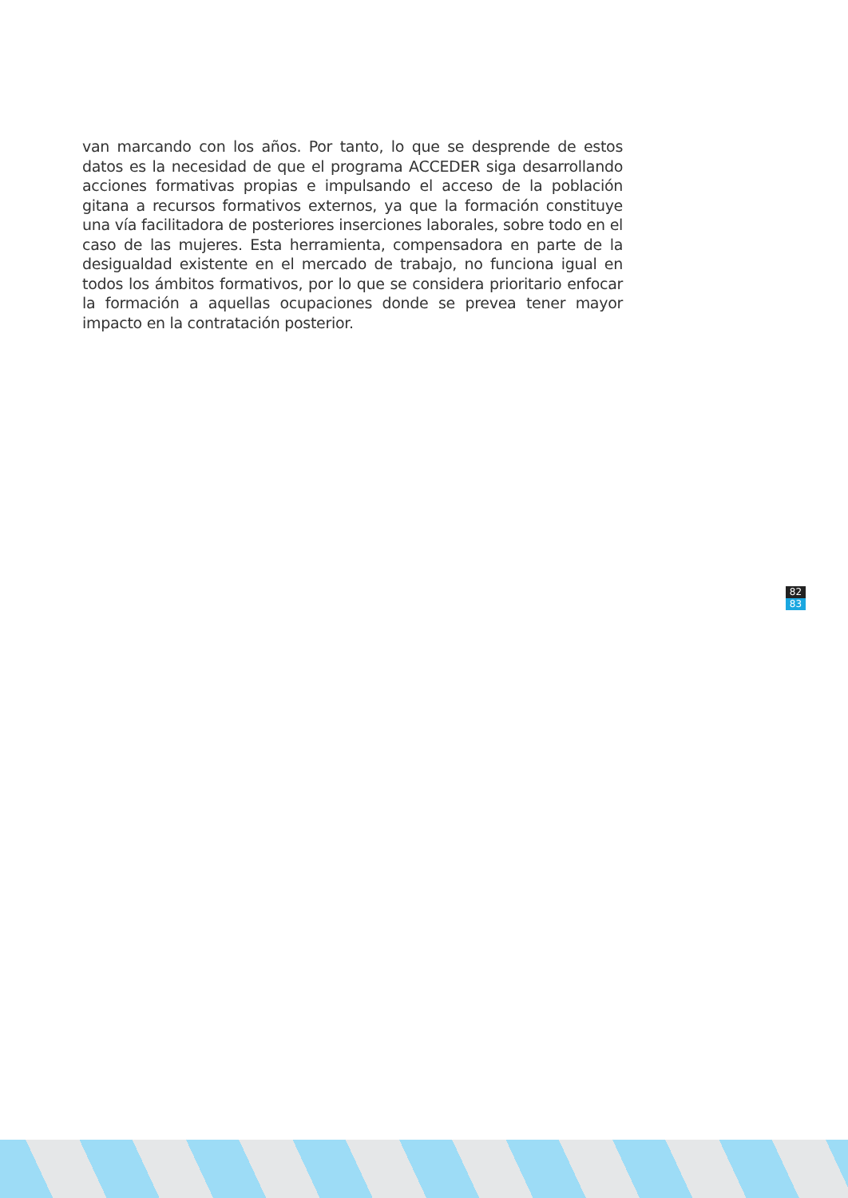van marcando con los años. Por tanto, lo que se desprende de estos datos es la necesidad de que el programa ACCEDER siga desarrollando acciones formativas propias e impulsando el acceso de la población gitana a recursos formativos externos, ya que la formación constituye una vía facilitadora de posteriores inserciones laborales, sobre todo en el caso de las mujeres. Esta herramienta, compensadora en parte de la desigualdad existente en el mercado de trabajo, no funciona igual en todos los ámbitos formativos, por lo que se considera prioritario enfocar la formación a aquellas ocupaciones donde se prevea tener mayor impacto en la contratación posterior.
82
83